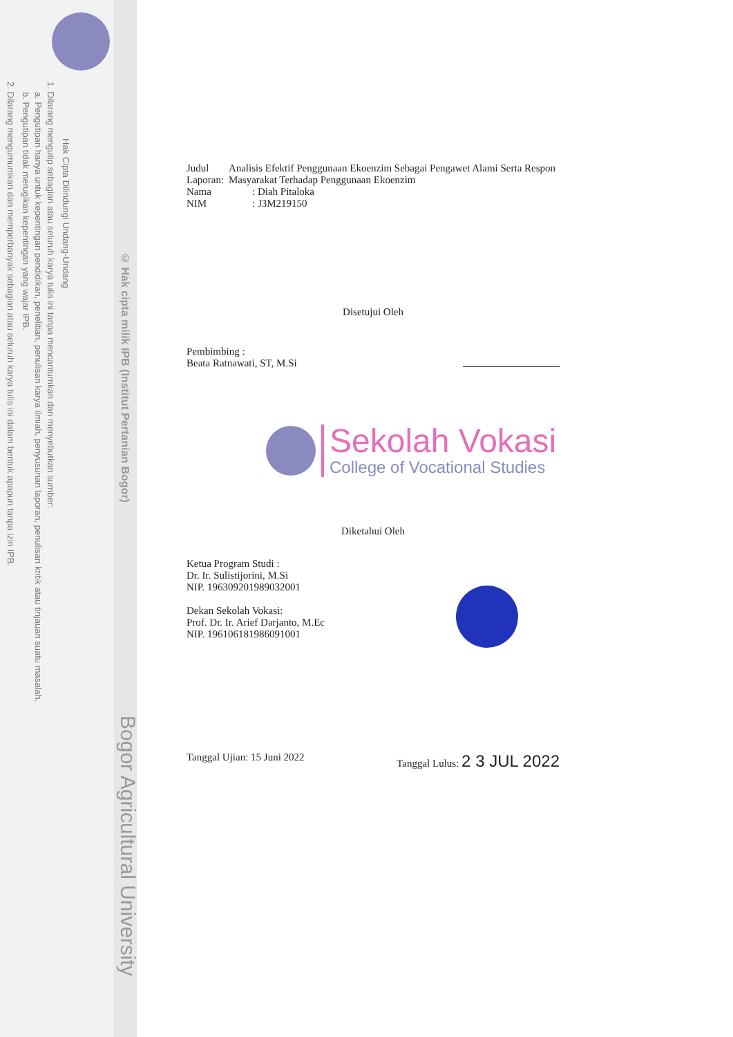Hak Cipta Dilindungi Undang-Undang
1. Dilarang mengutip sebagian atau seluruh karya tulis ini tanpa mencantumkan dan menyebutkan sumber:
a. Pengutipan hanya untuk kepentingan pendidikan, penelitian, penulisan karya ilmiah, penyusunan laporan, penulisan kritik atau tinjauan suatu masalah.
b. Pengutipan tidak merugikan kepentingan yang wajar IPB.
2. Dilarang mengumumkan dan memperbanyak sebagian atau seluruh karya tulis ini dalam bentuk apapun tanpa izin IPB.
© Hak cipta milik IPB (Institut Pertanian Bogor)
Bogor Agricultural University
Judul Laporan: Analisis Efektif Penggunaan Ekoenzim Sebagai Pengawet Alami Serta Respon Masyarakat Terhadap Penggunaan Ekoenzim
Nama: Diah Pitaloka
NIM: J3M219150
Disetujui Oleh
Pembimbing :
Beata Ratnawati, ST, M.Si
Sekolah Vokasi
College of Vocational Studies
Diketahui Oleh
Ketua Program Studi :
Dr. Ir. Sulistijorini, M.Si
NIP. 196309201989032001
Dekan Sekolah Vokasi:
Prof. Dr. Ir. Arief Darjanto, M.Ec
NIP. 196106181986091001
Tanggal Ujian: 15 Juni 2022 Tanggal Lulus: 2 3 JUL 2022